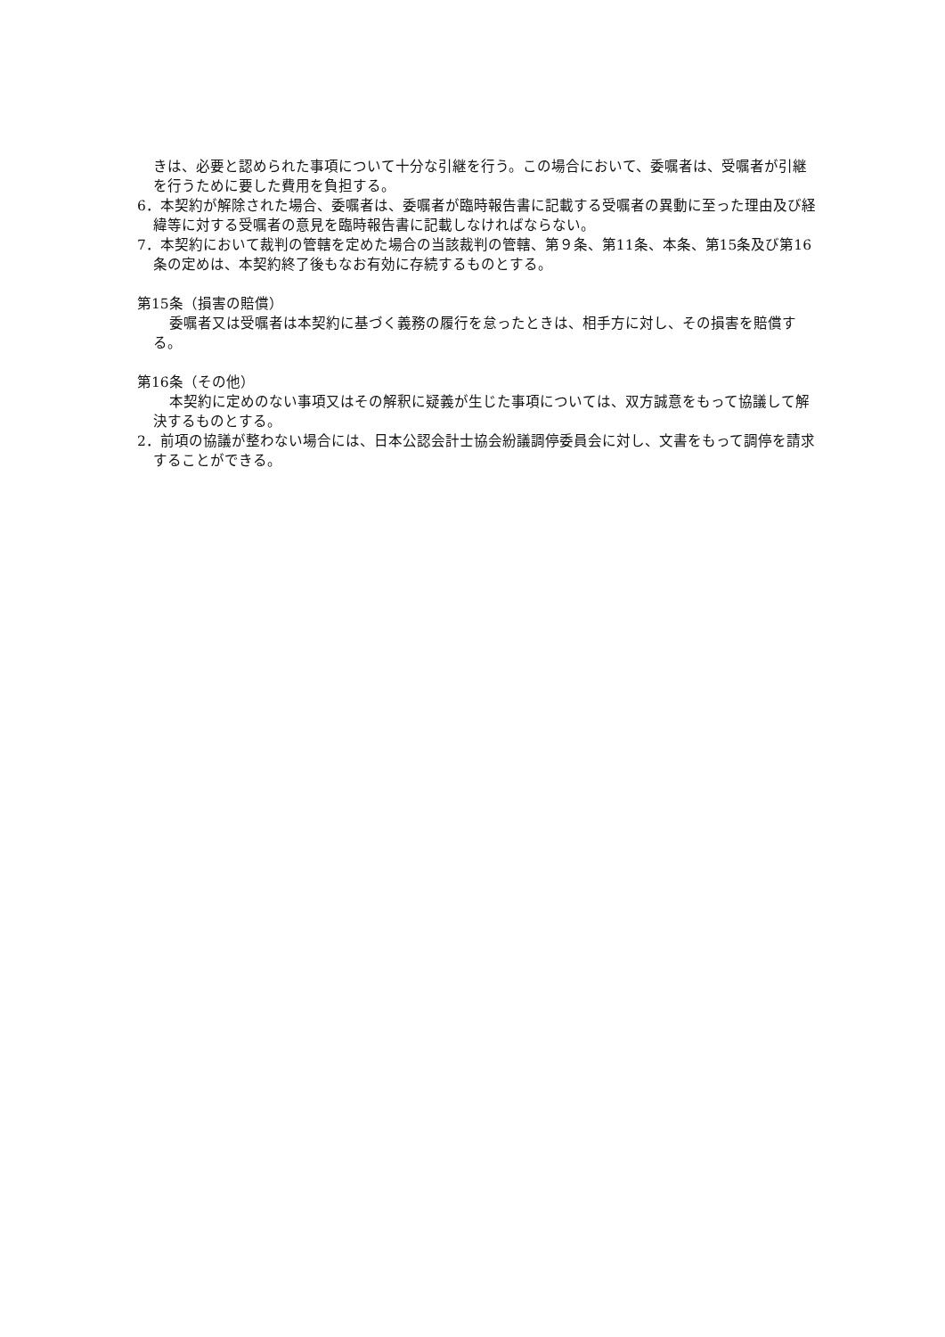きは、必要と認められた事項について十分な引継を行う。この場合において、委嘱者は、受嘱者が引継を行うために要した費用を負担する。
6．本契約が解除された場合、委嘱者は、委嘱者が臨時報告書に記載する受嘱者の異動に至った理由及び経緯等に対する受嘱者の意見を臨時報告書に記載しなければならない。
7．本契約において裁判の管轄を定めた場合の当該裁判の管轄、第９条、第11条、本条、第15条及び第16条の定めは、本契約終了後もなお有効に存続するものとする。
第15条（損害の賠償）
委嘱者又は受嘱者は本契約に基づく義務の履行を怠ったときは、相手方に対し、その損害を賠償する。
第16条（その他）
本契約に定めのない事項又はその解釈に疑義が生じた事項については、双方誠意をもって協議して解決するものとする。
2．前項の協議が整わない場合には、日本公認会計士協会紛議調停委員会に対し、文書をもって調停を請求することができる。